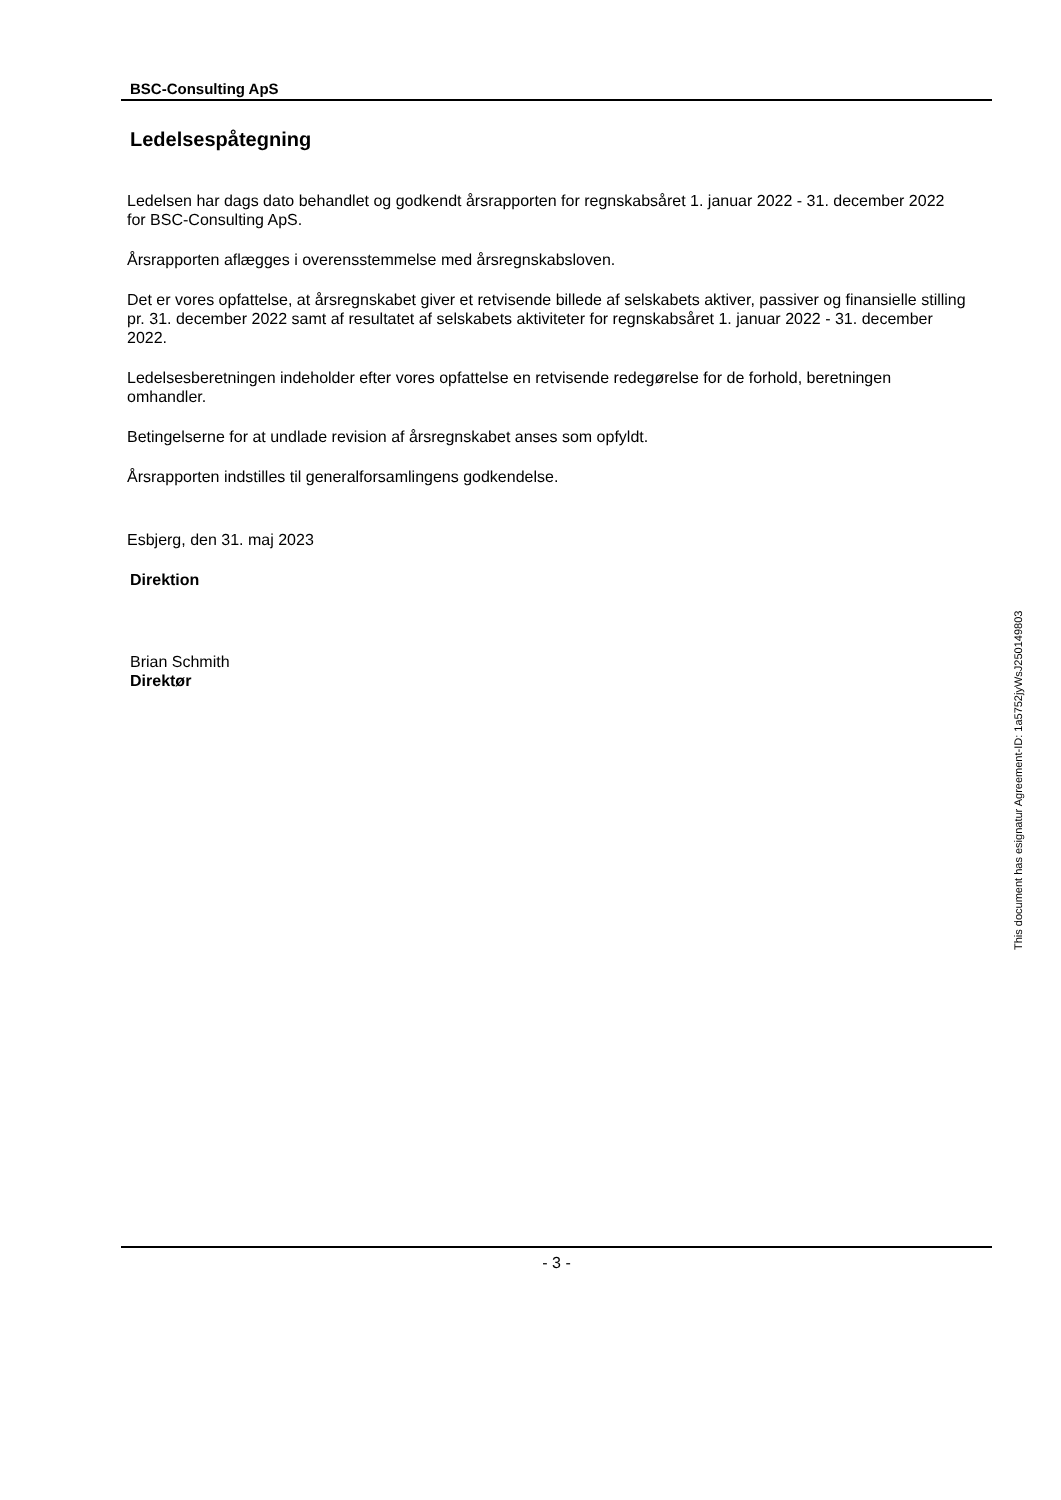BSC-Consulting ApS
Ledelsespåtegning
Ledelsen har dags dato behandlet og godkendt årsrapporten for regnskabsåret 1. januar 2022 - 31. december 2022 for BSC-Consulting ApS.
Årsrapporten aflægges i overensstemmelse med årsregnskabsloven.
Det er vores opfattelse, at årsregnskabet giver et retvisende billede af selskabets aktiver, passiver og finansielle stilling pr. 31. december 2022 samt af resultatet af selskabets aktiviteter for regnskabsåret 1. januar 2022 - 31. december 2022.
Ledelsesberetningen indeholder efter vores opfattelse en retvisende redegørelse for de forhold, beretningen omhandler.
Betingelserne for at undlade revision af årsregnskabet anses som opfyldt.
Årsrapporten indstilles til generalforsamlingens godkendelse.
Esbjerg, den 31. maj 2023
Direktion
Brian Schmith
Direktør
This document has esignatur Agreement-ID: 1a5752jyWsJ250149803
- 3 -